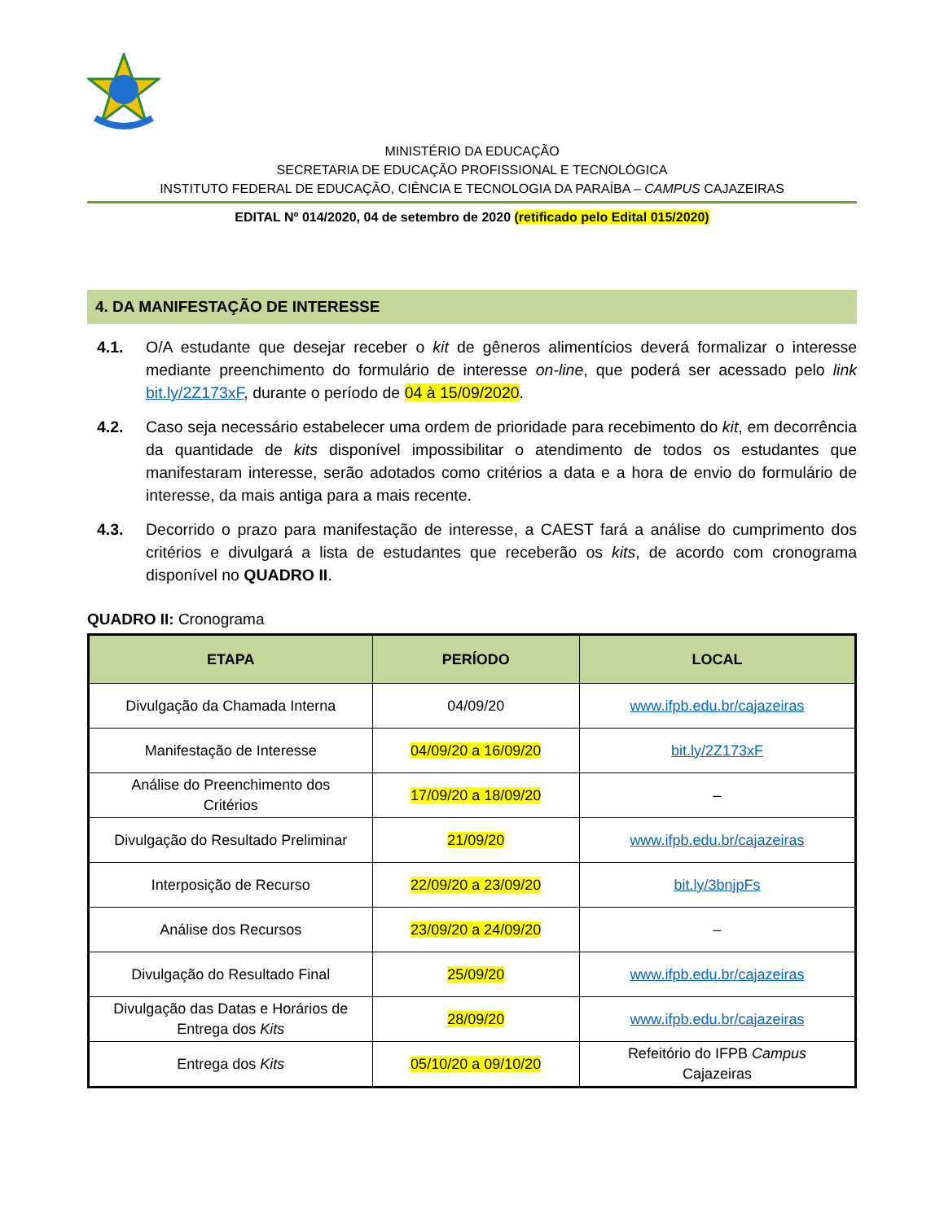MINISTÉRIO DA EDUCAÇÃO
SECRETARIA DE EDUCAÇÃO PROFISSIONAL E TECNOLÓGICA
INSTITUTO FEDERAL DE EDUCAÇÃO, CIÊNCIA E TECNOLOGIA DA PARAÍBA – CAMPUS CAJAZEIRAS
EDITAL Nº 014/2020, 04 de setembro de 2020 (retificado pelo Edital 015/2020)
4. DA MANIFESTAÇÃO DE INTERESSE
4.1. O/A estudante que desejar receber o kit de gêneros alimentícios deverá formalizar o interesse mediante preenchimento do formulário de interesse on-line, que poderá ser acessado pelo link bit.ly/2Z173xF, durante o período de 04 à 15/09/2020.
4.2. Caso seja necessário estabelecer uma ordem de prioridade para recebimento do kit, em decorrência da quantidade de kits disponível impossibilitar o atendimento de todos os estudantes que manifestaram interesse, serão adotados como critérios a data e a hora de envio do formulário de interesse, da mais antiga para a mais recente.
4.3. Decorrido o prazo para manifestação de interesse, a CAEST fará a análise do cumprimento dos critérios e divulgará a lista de estudantes que receberão os kits, de acordo com cronograma disponível no QUADRO II.
QUADRO II: Cronograma
| ETAPA | PERÍODO | LOCAL |
| --- | --- | --- |
| Divulgação da Chamada Interna | 04/09/20 | www.ifpb.edu.br/cajazeiras |
| Manifestação de Interesse | 04/09/20 a 16/09/20 | bit.ly/2Z173xF |
| Análise do Preenchimento dos Critérios | 17/09/20 a 18/09/20 | – |
| Divulgação do Resultado Preliminar | 21/09/20 | www.ifpb.edu.br/cajazeiras |
| Interposição de Recurso | 22/09/20 a 23/09/20 | bit.ly/3bnjpFs |
| Análise dos Recursos | 23/09/20 a 24/09/20 | – |
| Divulgação do Resultado Final | 25/09/20 | www.ifpb.edu.br/cajazeiras |
| Divulgação das Datas e Horários de Entrega dos Kits | 28/09/20 | www.ifpb.edu.br/cajazeiras |
| Entrega dos Kits | 05/10/20 a 09/10/20 | Refeitório do IFPB Campus Cajazeiras |